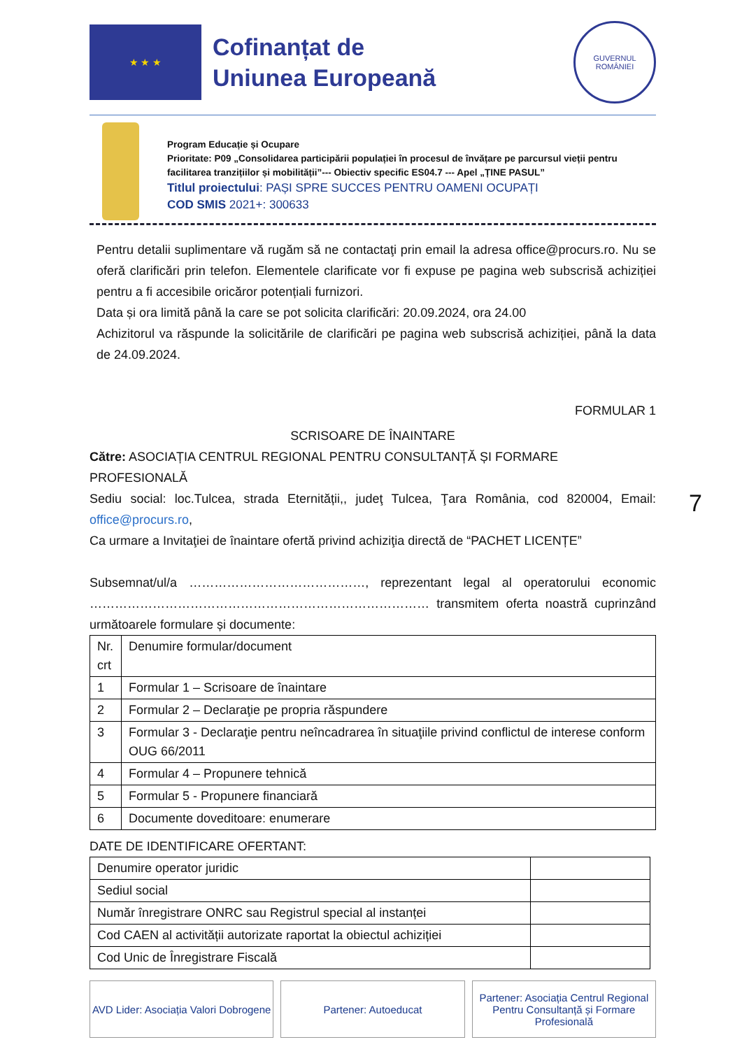★ ★ ★
Cofinanțat de
Uniunea Europeană
GUVERNUL
ROMÂNIEI
Program Educație și Ocupare
Prioritate: P09 „Consolidarea participării populației în procesul de învățare pe parcursul vieții pentru facilitarea tranzițiilor și mobilității”--- Obiectiv specific ES04.7 --- Apel „ȚINE PASUL”
Titlul proiectului: PAȘI SPRE SUCCES PENTRU OAMENI OCUPAȚI
COD SMIS 2021+: 300633
Pentru detalii suplimentare vă rugăm să ne contactaţi prin email la adresa office@procurs.ro. Nu se oferă clarificări prin telefon. Elementele clarificate vor fi expuse pe pagina web subscrisă achiziției pentru a fi accesibile oricăror potențiali furnizori.
Data și ora limită până la care se pot solicita clarificări: 20.09.2024, ora 24.00
Achizitorul va răspunde la solicitările de clarificări pe pagina web subscrisă achiziției, până la data de 24.09.2024.
FORMULAR 1
SCRISOARE DE ÎNAINTARE
Către: ASOCIAȚIA CENTRUL REGIONAL PENTRU CONSULTANȚĂ ȘI FORMARE PROFESIONALĂ
Sediu social: loc.Tulcea, strada Eternității,, judeţ Tulcea, Ţara România, cod 820004, Email: office@procurs.ro,
Ca urmare a Invitaţiei de înaintare ofertă privind achiziţia directă de “PACHET LICENȚE”
Subsemnat/ul/a ……………………………………, reprezentant legal al operatorului economic ……………………………………………………………………… transmitem oferta noastră cuprinzând următoarele formulare și documente:
| Nr. crt | Denumire formular/document |
| 1 | Formular 1 – Scrisoare de înaintare |
| 2 | Formular 2 – Declaraţie pe propria răspundere |
| 3 | Formular 3 - Declaraţie pentru neîncadrarea în situaţiile privind conflictul de interese conform OUG 66/2011 |
| 4 | Formular 4 – Propunere tehnică |
| 5 | Formular 5 - Propunere financiară |
| 6 | Documente doveditoare: enumerare |
DATE DE IDENTIFICARE OFERTANT:
| Denumire operator juridic | |
| Sediul social | |
| Număr înregistrare ONRC sau Registrul special al instanței | |
| Cod CAEN al activității autorizate raportat la obiectul achiziției | |
| Cod Unic de Înregistrare Fiscală | |
AVD Lider: Asociația Valori Dobrogene
Partener: Autoeducat Partener: Asociația Centrul Regional Pentru Consultanță și Formare Profesională
7